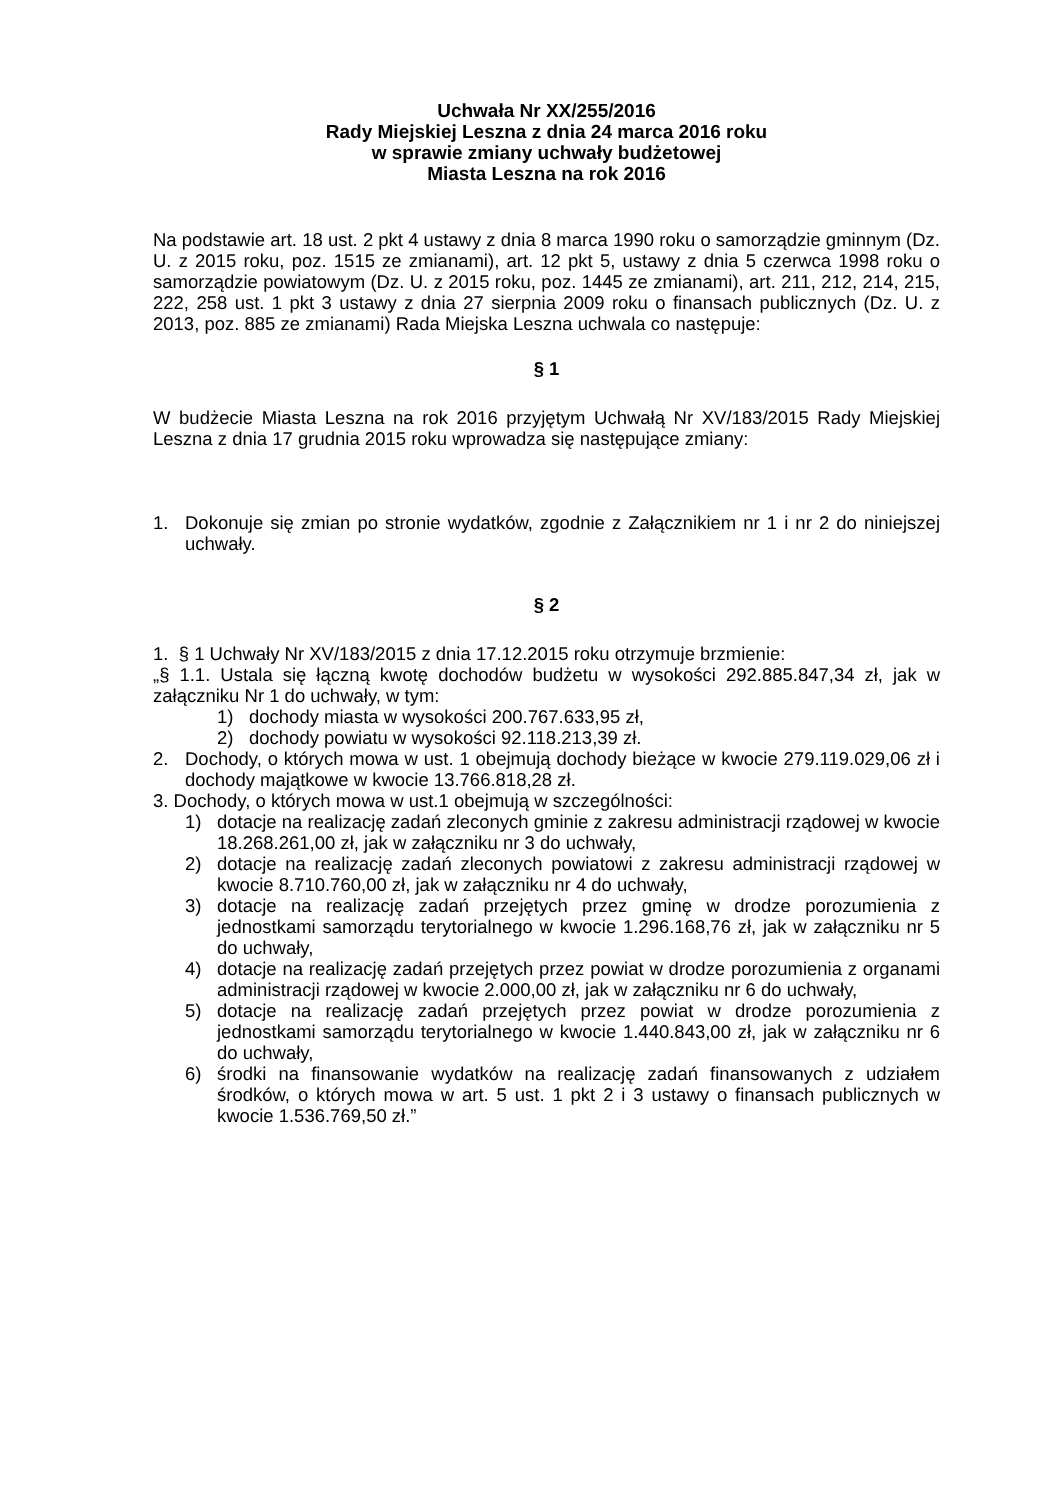Uchwała Nr XX/255/2016
Rady Miejskiej Leszna z dnia 24 marca 2016 roku
w sprawie zmiany uchwały budżetowej
Miasta Leszna na rok 2016
Na podstawie art. 18 ust. 2 pkt 4 ustawy z dnia 8 marca 1990 roku o samorządzie gminnym (Dz. U. z 2015 roku, poz. 1515 ze zmianami), art. 12 pkt 5, ustawy z dnia 5 czerwca 1998 roku o samorządzie powiatowym (Dz. U. z 2015 roku, poz. 1445 ze zmianami), art. 211, 212, 214, 215, 222, 258 ust. 1 pkt 3 ustawy z dnia 27 sierpnia 2009 roku o finansach publicznych (Dz. U. z 2013, poz. 885 ze zmianami) Rada Miejska Leszna uchwala co następuje:
§ 1
W budżecie Miasta Leszna na rok 2016 przyjętym Uchwałą Nr XV/183/2015 Rady Miejskiej Leszna z dnia 17 grudnia 2015 roku wprowadza się następujące zmiany:
1. Dokonuje się zmian po stronie wydatków, zgodnie z Załącznikiem nr 1 i nr 2 do niniejszej uchwały.
§ 2
1. § 1 Uchwały Nr XV/183/2015 z dnia 17.12.2015 roku otrzymuje brzmienie:
„§ 1.1. Ustala się łączną kwotę dochodów budżetu w wysokości 292.885.847,34 zł, jak w załączniku Nr 1 do uchwały, w tym:
1) dochody miasta w wysokości 200.767.633,95 zł,
2) dochody powiatu w wysokości 92.118.213,39 zł.
2. Dochody, o których mowa w ust. 1 obejmują dochody bieżące w kwocie 279.119.029,06 zł i dochody majątkowe w kwocie 13.766.818,28 zł.
3. Dochody, o których mowa w ust.1 obejmują w szczególności:
1) dotacje na realizację zadań zleconych gminie z zakresu administracji rządowej w kwocie 18.268.261,00 zł, jak w załączniku nr 3 do uchwały,
2) dotacje na realizację zadań zleconych powiatowi z zakresu administracji rządowej w kwocie 8.710.760,00 zł, jak w załączniku nr 4 do uchwały,
3) dotacje na realizację zadań przejętych przez gminę w drodze porozumienia z jednostkami samorządu terytorialnego w kwocie 1.296.168,76 zł, jak w załączniku nr 5 do uchwały,
4) dotacje na realizację zadań przejętych przez powiat w drodze porozumienia z organami administracji rządowej w kwocie 2.000,00 zł, jak w załączniku nr 6 do uchwały,
5) dotacje na realizację zadań przejętych przez powiat w drodze porozumienia z jednostkami samorządu terytorialnego w kwocie 1.440.843,00 zł, jak w załączniku nr 6 do uchwały,
6) środki na finansowanie wydatków na realizację zadań finansowanych z udziałem środków, o których mowa w art. 5 ust. 1 pkt 2 i 3 ustawy o finansach publicznych w kwocie 1.536.769,50 zł.”